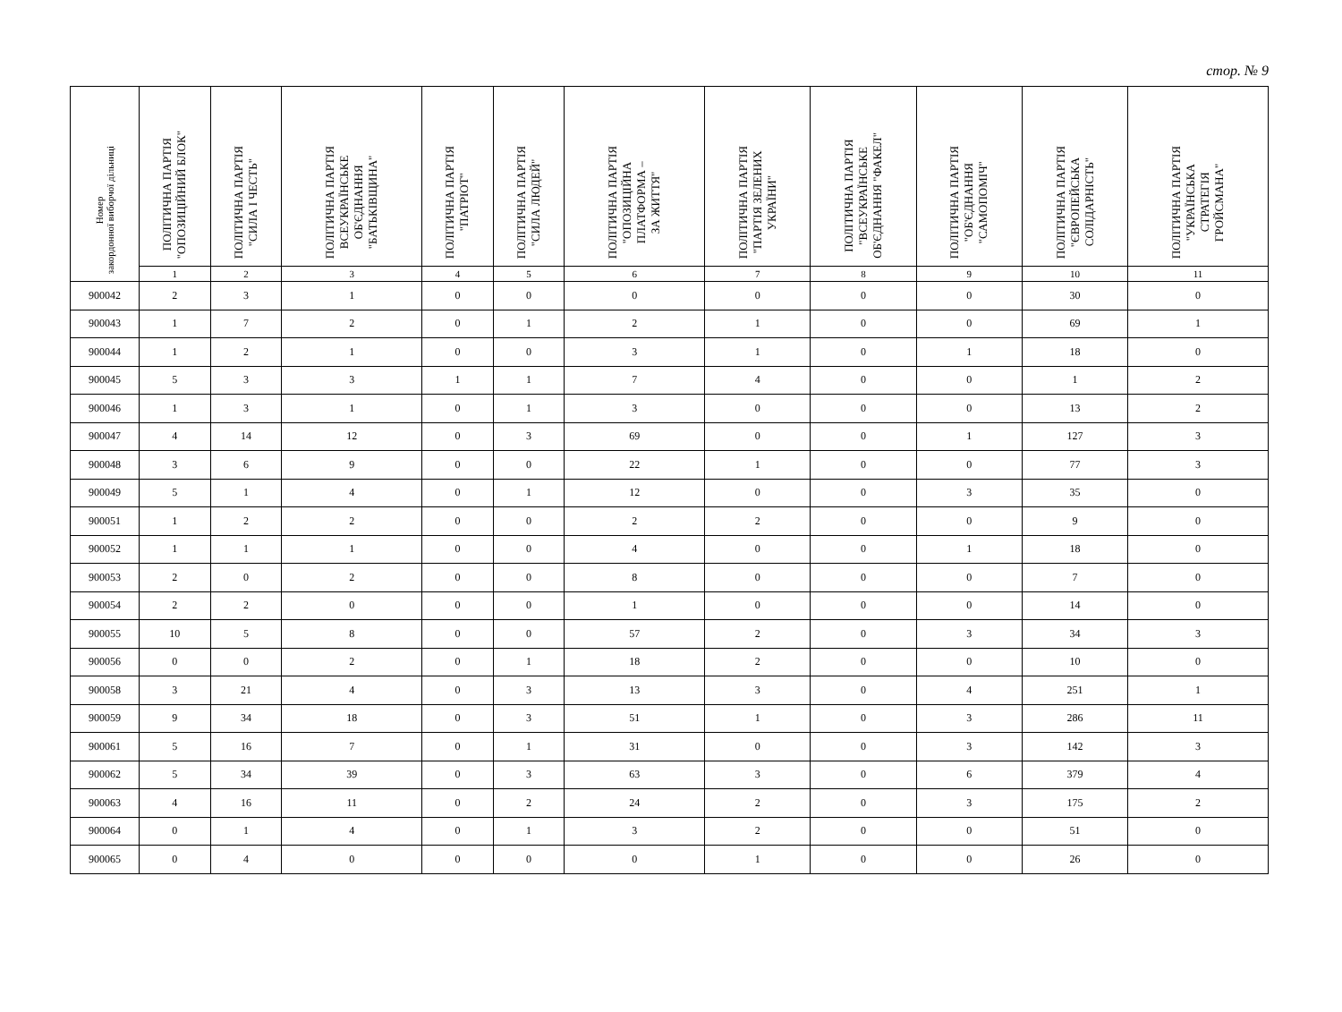стор. № 9
| Номер закордонної виборчої дільниці | ПОЛІТИЧНА ПАРТІЯ "ОПОЗИЦІЙНИЙ БЛОК" | ПОЛІТИЧНА ПАРТІЯ "СИЛА І ЧЕСТЬ" | ПОЛІТИЧНА ПАРТІЯ ВСЕУКРАЇНСЬКЕ ОБ'ЄДНАННЯ "БАТЬКІВЩИНА" | ПОЛІТИЧНА ПАРТІЯ "ПАТРІОТ" | ПОЛІТИЧНА ПАРТІЯ "СИЛА ЛЮДЕЙ" | ПОЛІТИЧНА ПАРТІЯ "ОПОЗИЦІЙНА ПЛАТФОРМА – ЗА ЖИТТЯ" | ПОЛІТИЧНА ПАРТІЯ "ПАРТІЯ ЗЕЛЕНИХ УКРАЇНИ" | ПОЛІТИЧНА ПАРТІЯ "ВСЕУКРАЇНСЬКЕ ОБ'ЄДНАННЯ "ФАКЕЛ" | ПОЛІТИЧНА ПАРТІЯ "ОБ'ЄДНАННЯ "САМОПОМІЧ" | ПОЛІТИЧНА ПАРТІЯ "ЄВРОПЕЙСЬКА СОЛІДАРНІСТЬ" | ПОЛІТИЧНА ПАРТІЯ "УКРАЇНСЬКА СТРАТЕГІЯ ГРОЙСМАНА" |
| --- | --- | --- | --- | --- | --- | --- | --- | --- | --- | --- | --- |
| | 1 | 2 | 3 | 4 | 5 | 6 | 7 | 8 | 9 | 10 | 11 |
| 900042 | 2 | 3 | 1 | 0 | 0 | 0 | 0 | 0 | 0 | 30 | 0 |
| 900043 | 1 | 7 | 2 | 0 | 1 | 2 | 1 | 0 | 0 | 69 | 1 |
| 900044 | 1 | 2 | 1 | 0 | 0 | 3 | 1 | 0 | 1 | 18 | 0 |
| 900045 | 5 | 3 | 3 | 1 | 1 | 7 | 4 | 0 | 0 | 1 | 2 |
| 900046 | 1 | 3 | 1 | 0 | 1 | 3 | 0 | 0 | 0 | 13 | 2 |
| 900047 | 4 | 14 | 12 | 0 | 3 | 69 | 0 | 0 | 1 | 127 | 3 |
| 900048 | 3 | 6 | 9 | 0 | 0 | 22 | 1 | 0 | 0 | 77 | 3 |
| 900049 | 5 | 1 | 4 | 0 | 1 | 12 | 0 | 0 | 3 | 35 | 0 |
| 900051 | 1 | 2 | 2 | 0 | 0 | 2 | 2 | 0 | 0 | 9 | 0 |
| 900052 | 1 | 1 | 1 | 0 | 0 | 4 | 0 | 0 | 1 | 18 | 0 |
| 900053 | 2 | 0 | 2 | 0 | 0 | 8 | 0 | 0 | 0 | 7 | 0 |
| 900054 | 2 | 2 | 0 | 0 | 0 | 1 | 0 | 0 | 0 | 14 | 0 |
| 900055 | 10 | 5 | 8 | 0 | 0 | 57 | 2 | 0 | 3 | 34 | 3 |
| 900056 | 0 | 0 | 2 | 0 | 1 | 18 | 2 | 0 | 0 | 10 | 0 |
| 900058 | 3 | 21 | 4 | 0 | 3 | 13 | 3 | 0 | 4 | 251 | 1 |
| 900059 | 9 | 34 | 18 | 0 | 3 | 51 | 1 | 0 | 3 | 286 | 11 |
| 900061 | 5 | 16 | 7 | 0 | 1 | 31 | 0 | 0 | 3 | 142 | 3 |
| 900062 | 5 | 34 | 39 | 0 | 3 | 63 | 3 | 0 | 6 | 379 | 4 |
| 900063 | 4 | 16 | 11 | 0 | 2 | 24 | 2 | 0 | 3 | 175 | 2 |
| 900064 | 0 | 1 | 4 | 0 | 1 | 3 | 2 | 0 | 0 | 51 | 0 |
| 900065 | 0 | 4 | 0 | 0 | 0 | 0 | 1 | 0 | 0 | 26 | 0 |